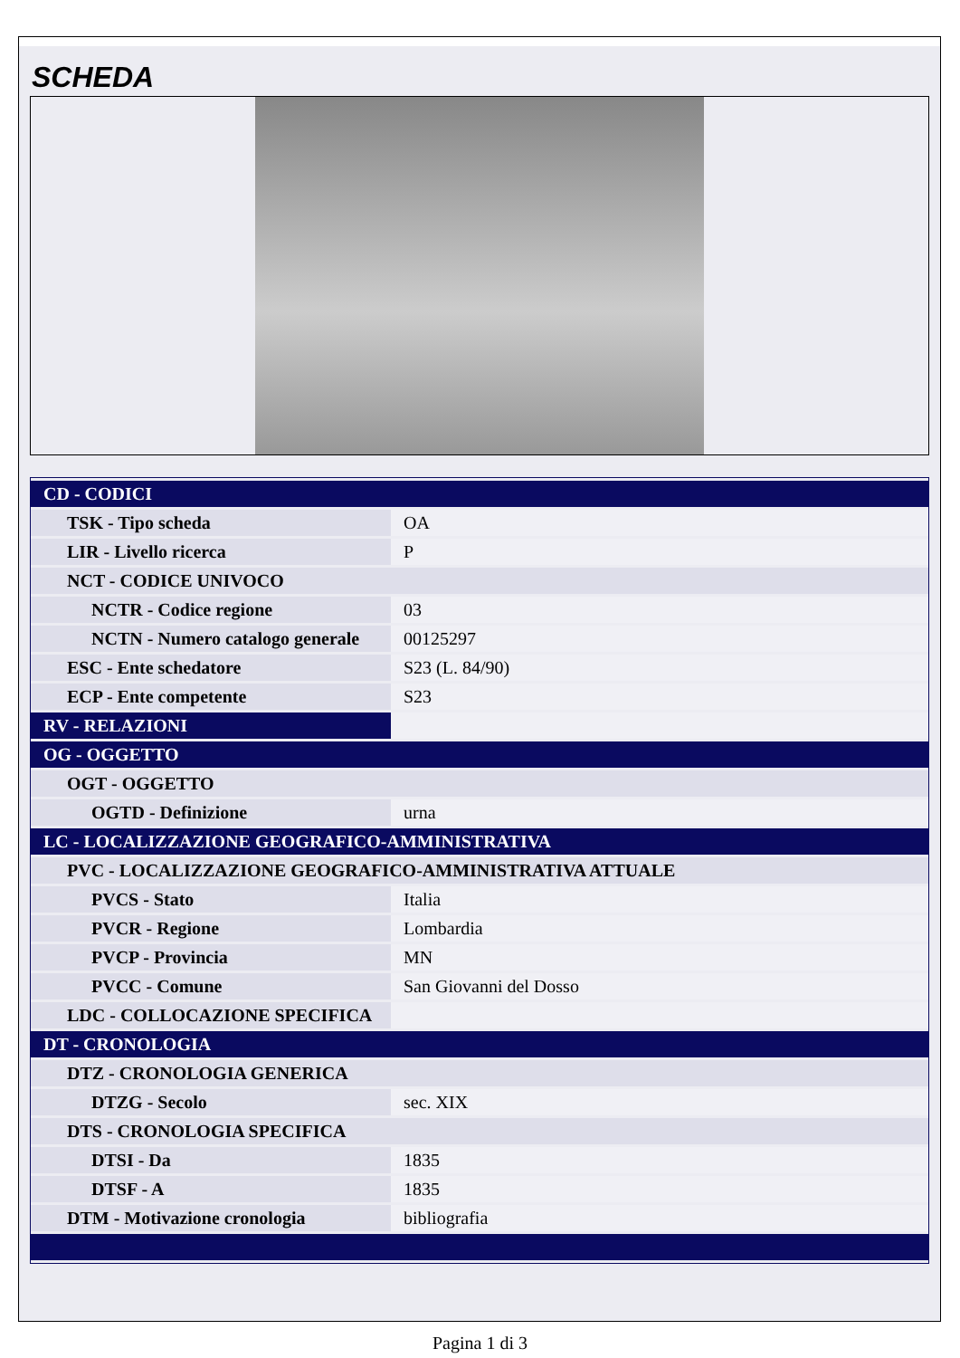SCHEDA
| CD - CODICI | |
| TSK - Tipo scheda | OA |
| LIR - Livello ricerca | P |
| NCT - CODICE UNIVOCO | |
| NCTR - Codice regione | 03 |
| NCTN - Numero catalogo generale | 00125297 |
| ESC - Ente schedatore | S23 (L. 84/90) |
| ECP - Ente competente | S23 |
| RV - RELAZIONI | |
| OG - OGGETTO | |
| OGT - OGGETTO | |
| OGTD - Definizione | urna |
| LC - LOCALIZZAZIONE GEOGRAFICO-AMMINISTRATIVA | |
| PVC - LOCALIZZAZIONE GEOGRAFICO-AMMINISTRATIVA ATTUALE | |
| PVCS - Stato | Italia |
| PVCR - Regione | Lombardia |
| PVCP - Provincia | MN |
| PVCC - Comune | San Giovanni del Dosso |
| LDC - COLLOCAZIONE SPECIFICA | |
| DT - CRONOLOGIA | |
| DTZ - CRONOLOGIA GENERICA | |
| DTZG - Secolo | sec. XIX |
| DTS - CRONOLOGIA SPECIFICA | |
| DTSI - Da | 1835 |
| DTSF - A | 1835 |
| DTM - Motivazione cronologia | bibliografia |
Pagina 1 di 3